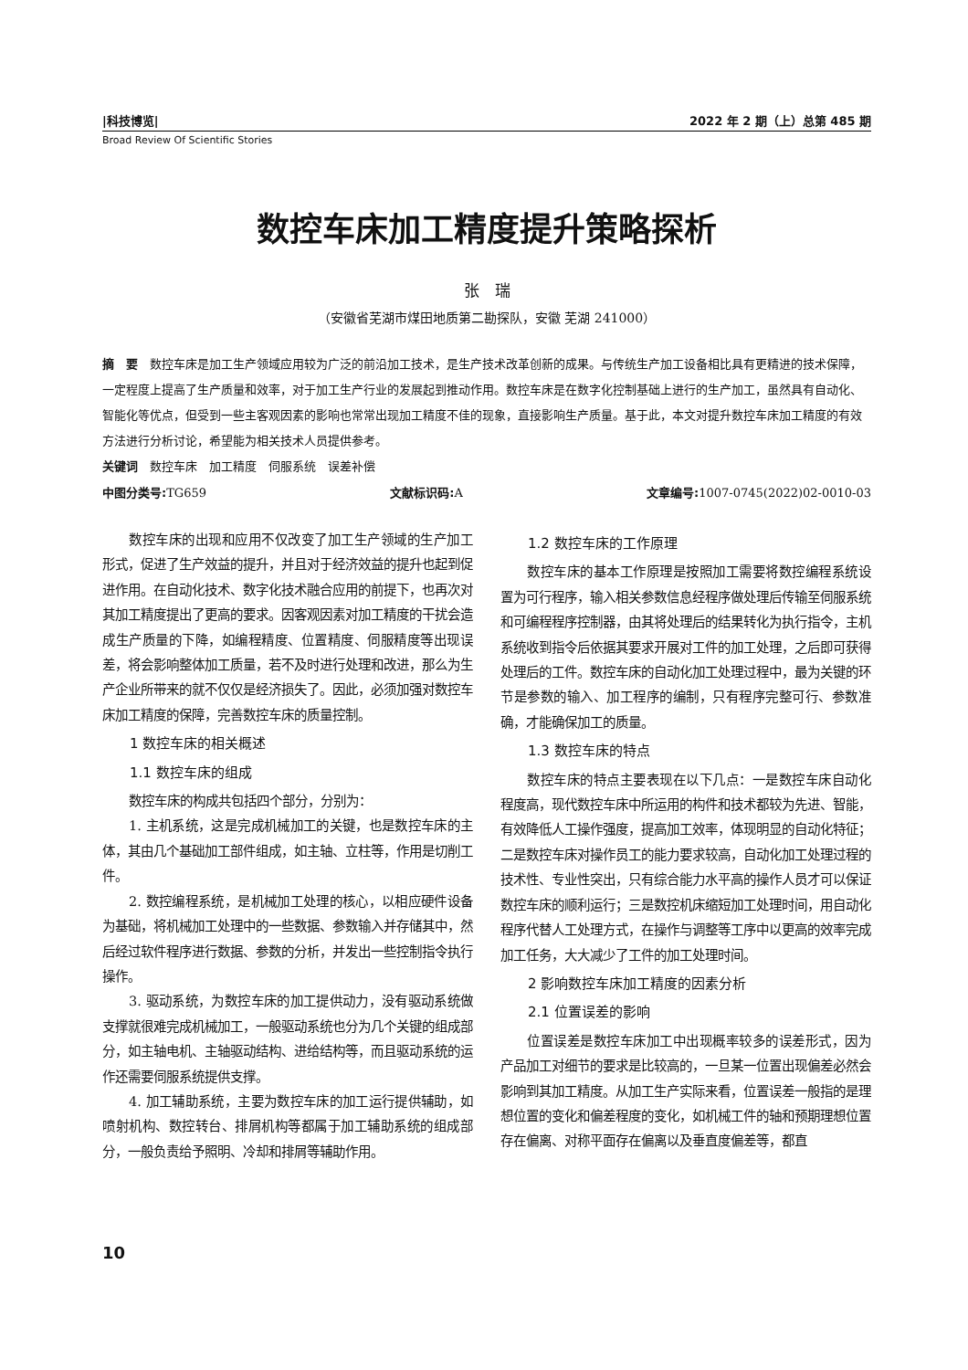|科技博览| 2022 年 2 期（上）总第 485 期
Broad Review Of Scientific Stories
数控车床加工精度提升策略探析
张　瑞
（安徽省芜湖市煤田地质第二勘探队，安徽 芜湖 241000）
摘　要　数控车床是加工生产领域应用较为广泛的前沿加工技术，是生产技术改革创新的成果。与传统生产加工设备相比具有更精进的技术保障，一定程度上提高了生产质量和效率，对于加工生产行业的发展起到推动作用。数控车床是在数字化控制基础上进行的生产加工，虽然具有自动化、智能化等优点，但受到一些主客观因素的影响也常常出现加工精度不佳的现象，直接影响生产质量。基于此，本文对提升数控车床加工精度的有效方法进行分析讨论，希望能为相关技术人员提供参考。
关键词　数控车床　加工精度　伺服系统　误差补偿
中图分类号: TG659 文献标识码: A 文章编号: 1007-0745(2022)02-0010-03
数控车床的出现和应用不仅改变了加工生产领域的生产加工形式，促进了生产效益的提升，并且对于经济效益的提升也起到促进作用。在自动化技术、数字化技术融合应用的前提下，也再次对其加工精度提出了更高的要求。因客观因素对加工精度的干扰会造成生产质量的下降，如编程精度、位置精度、伺服精度等出现误差，将会影响整体加工质量，若不及时进行处理和改进，那么为生产企业所带来的就不仅仅是经济损失了。因此，必须加强对数控车床加工精度的保障，完善数控车床的质量控制。
1 数控车床的相关概述
1.1 数控车床的组成
数控车床的构成共包括四个部分，分别为：
1. 主机系统，这是完成机械加工的关键，也是数控车床的主体，其由几个基础加工部件组成，如主轴、立柱等，作用是切削工件。
2. 数控编程系统，是机械加工处理的核心，以相应硬件设备为基础，将机械加工处理中的一些数据、参数输入并存储其中，然后经过软件程序进行数据、参数的分析，并发出一些控制指令执行操作。
3. 驱动系统，为数控车床的加工提供动力，没有驱动系统做支撑就很难完成机械加工，一般驱动系统也分为几个关键的组成部分，如主轴电机、主轴驱动结构、进给结构等，而且驱动系统的运作还需要伺服系统提供支撑。
4. 加工辅助系统，主要为数控车床的加工运行提供辅助，如喷射机构、数控转台、排屑机构等都属于加工辅助系统的组成部分，一般负责给予照明、冷却和排屑等辅助作用。
1.2 数控车床的工作原理
数控车床的基本工作原理是按照加工需要将数控编程系统设置为可行程序，输入相关参数信息经程序做处理后传输至伺服系统和可编程程序控制器，由其将处理后的结果转化为执行指令，主机系统收到指令后依据其要求开展对工件的加工处理，之后即可获得处理后的工件。数控车床的自动化加工处理过程中，最为关键的环节是参数的输入、加工程序的编制，只有程序完整可行、参数准确，才能确保加工的质量。
1.3 数控车床的特点
数控车床的特点主要表现在以下几点：一是数控车床自动化程度高，现代数控车床中所运用的构件和技术都较为先进、智能，有效降低人工操作强度，提高加工效率，体现明显的自动化特征；二是数控车床对操作员工的能力要求较高，自动化加工处理过程的技术性、专业性突出，只有综合能力水平高的操作人员才可以保证数控车床的顺利运行；三是数控机床缩短加工处理时间，用自动化程序代替人工处理方式，在操作与调整等工序中以更高的效率完成加工任务，大大减少了工件的加工处理时间。
2 影响数控车床加工精度的因素分析
2.1 位置误差的影响
位置误差是数控车床加工中出现概率较多的误差形式，因为产品加工对细节的要求是比较高的，一旦某一位置出现偏差必然会影响到其加工精度。从加工生产实际来看，位置误差一般指的是理想位置的变化和偏差程度的变化，如机械工件的轴和预期理想位置存在偏离、对称平面存在偏离以及垂直度偏差等，都直
10